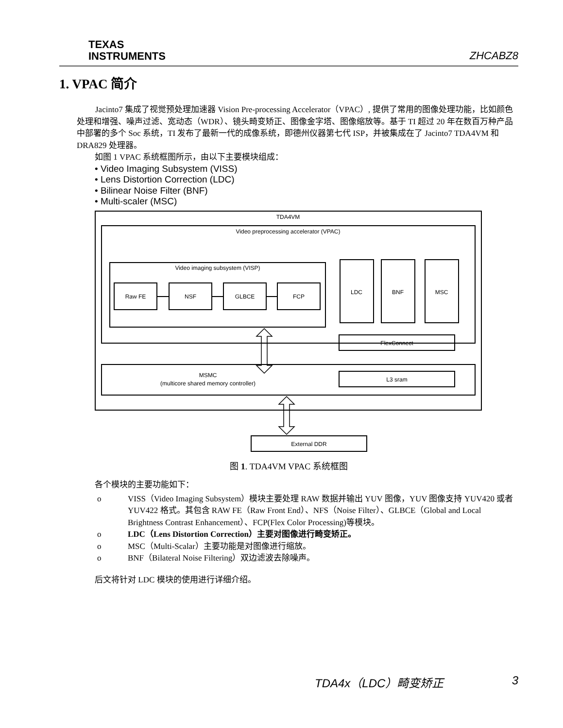TEXAS
INSTRUMENTS
ZHCABZ8
1. VPAC 简介
Jacinto7 集成了视觉预处理加速器 Vision Pre-processing Accelerator（VPAC）, 提供了常用的图像处理功能，比如颜色处理和增强、噪声过滤、宽动态（WDR）、镜头畸变矫正、图像金字塔、图像缩放等。基于 TI 超过 20 年在数百万种产品中部署的多个 Soc 系统，TI 发布了最新一代的成像系统，即德州仪器第七代 ISP，并被集成在了 Jacinto7 TDA4VM 和 DRA829 处理器。
如图 1 VPAC 系统框图所示，由以下主要模块组成：
• Video Imaging Subsystem (VISS)
• Lens Distortion Correction (LDC)
• Bilinear Noise Filter (BNF)
• Multi-scaler (MSC)
TDA4VM
Video preprocessing accelerator (VPAC)
Video imaging subsystem (VISP)
Raw FE
NSF
GLBCE
FCP
LDC
BNF
MSC
FlexConnect
MSMC
(multicore shared memory controller)
L3 sram
External DDR
图 1. TDA4VM VPAC 系统框图
各个模块的主要功能如下：
o VISS（Video Imaging Subsystem）模块主要处理 RAW 数据并输出 YUV 图像，YUV 图像支持 YUV420 或者 YUV422 格式。其包含 RAW FE（Raw Front End）、NFS（Noise Filter）、GLBCE（Global and Local Brightness Contrast Enhancement）、FCP(Flex Color Processing)等模块。
o LDC（Lens Distortion Correction）主要对图像进行畸变矫正。
o MSC（Multi-Scalar）主要功能是对图像进行缩放。
o BNF（Bilateral Noise Filtering）双边滤波去除噪声。
后文将针对 LDC 模块的使用进行详细介绍。
TDA4x（LDC）畸变矫正 3